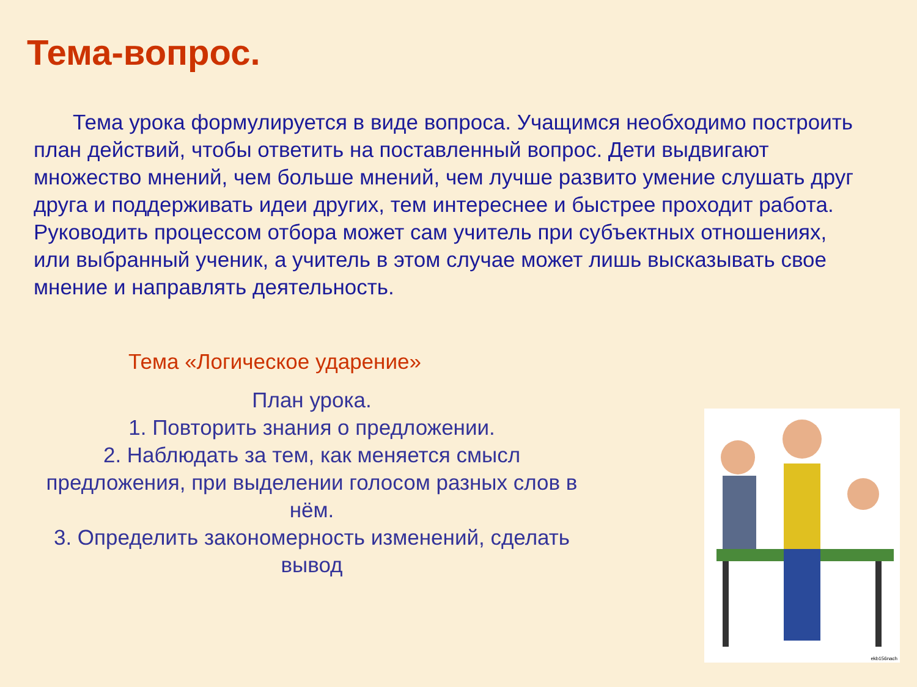Тема-вопрос.
Тема урока формулируется в виде вопроса. Учащимся необходимо построить план действий, чтобы ответить на поставленный вопрос. Дети выдвигают множество мнений, чем больше мнений, чем лучше развито умение слушать друг друга и поддерживать идеи других, тем интереснее и быстрее проходит работа. Руководить процессом отбора может сам учитель при субъектных отношениях, или выбранный ученик, а учитель в этом случае может лишь высказывать свое мнение и направлять деятельность.
Тема «Логическое ударение»
План урока.
1. Повторить знания о предложении.
2. Наблюдать за тем, как меняется смысл предложения, при выделении голосом разных слов в нём.
3. Определить закономерность изменений, сделать вывод
ekb156nach